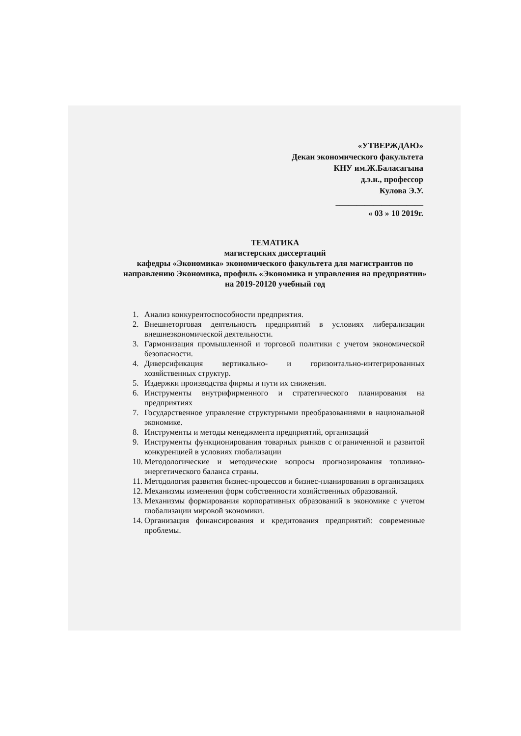«УТВЕРЖДАЮ»
Декан экономического факультета
КНУ им.Ж.Баласагына
д.э.н., профессор
Кулова Э.У.
_____________________
« 03 » 10 2019г.
ТЕМАТИКА
магистерских диссертаций
кафедры «Экономика» экономического факультета для магистрантов по направлению Экономика, профиль «Экономика и управления на предприятии»
на 2019-20120 учебный год
1. Анализ конкурентоспособности предприятия.
2. Внешнеторговая деятельность предприятий в условиях либерализации внешнеэкономической деятельности.
3. Гармонизация промышленной и торговой политики с учетом экономической безопасности.
4. Диверсификация вертикально- и горизонтально-интегрированных хозяйственных структур.
5. Издержки производства фирмы и пути их снижения.
6. Инструменты внутрифирменного и стратегического планирования на предприятиях
7. Государственное управление структурными преобразованиями в национальной экономике.
8. Инструменты и методы менеджмента предприятий, организаций
9. Инструменты функционирования товарных рынков с ограниченной и развитой конкуренцией в условиях глобализации
10. Методологические и методические вопросы прогнозирования топливно-энергетического баланса страны.
11. Методология развития бизнес-процессов и бизнес-планирования в организациях
12. Механизмы изменения форм собственности хозяйственных образований.
13. Механизмы формирования корпоративных образований в экономике с учетом глобализации мировой экономики.
14. Организация финансирования и кредитования предприятий: современные проблемы.